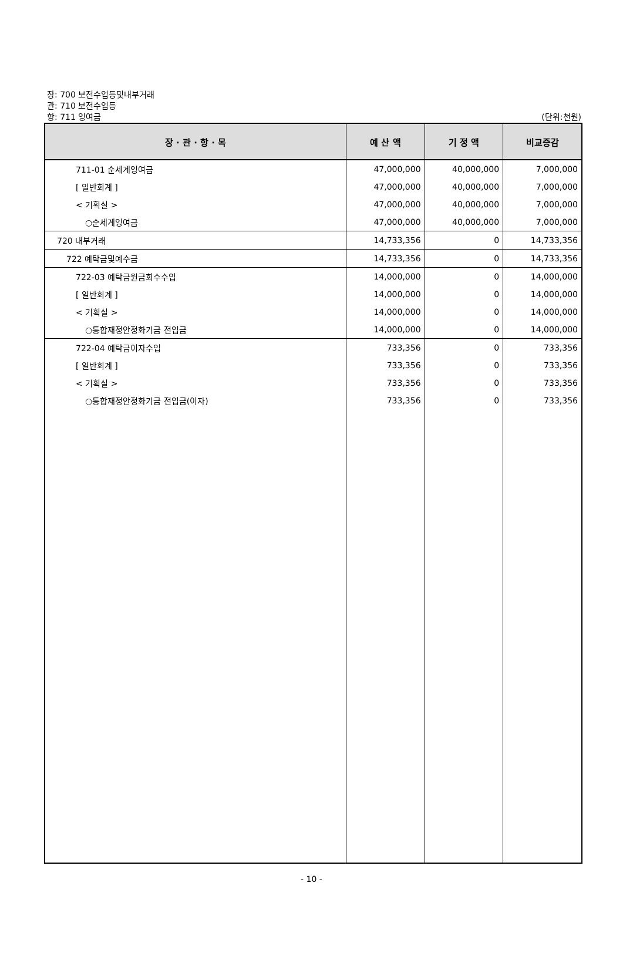장: 700 보전수입등및내부거래
관: 710 보전수입등
항: 711 잉여금 (단위:천원)
| 장 · 관 · 항 · 목 | 예 산 액 | 기 정 액 | 비교증감 |
| --- | --- | --- | --- |
| 711-01 순세계잉여금 | 47,000,000 | 40,000,000 | 7,000,000 |
| [ 일반회계 ] | 47,000,000 | 40,000,000 | 7,000,000 |
| < 기획실 > | 47,000,000 | 40,000,000 | 7,000,000 |
| ○순세계잉여금 | 47,000,000 | 40,000,000 | 7,000,000 |
| 720 내부거래 | 14,733,356 | 0 | 14,733,356 |
| 722 예탁금및예수금 | 14,733,356 | 0 | 14,733,356 |
| 722-03 예탁금원금회수수입 | 14,000,000 | 0 | 14,000,000 |
| [ 일반회계 ] | 14,000,000 | 0 | 14,000,000 |
| < 기획실 > | 14,000,000 | 0 | 14,000,000 |
| ○통합재정안정화기금 전입금 | 14,000,000 | 0 | 14,000,000 |
| 722-04 예탁금이자수입 | 733,356 | 0 | 733,356 |
| [ 일반회계 ] | 733,356 | 0 | 733,356 |
| < 기획실 > | 733,356 | 0 | 733,356 |
| ○통합재정안정화기금 전입금(이자) | 733,356 | 0 | 733,356 |
- 10 -